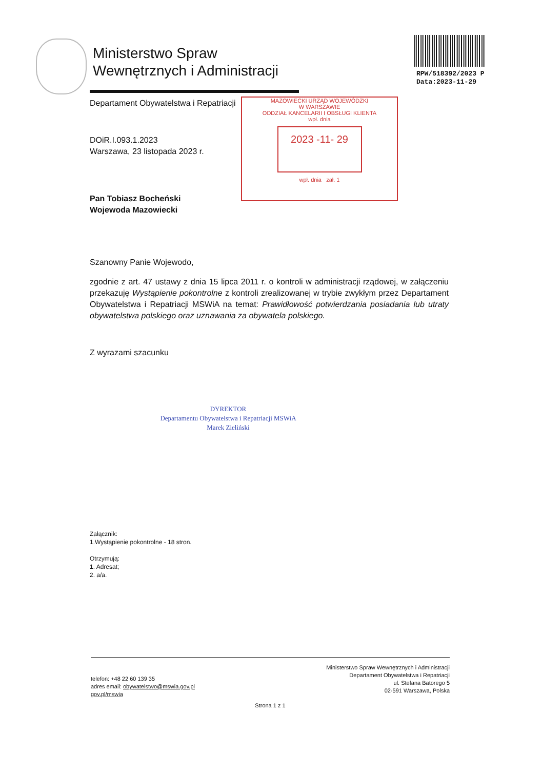Ministerstwo Spraw
Wewnętrznych i Administracji
RPW/518392/2023 P
Data:2023-11-29
MAZOWIECKI URZĄD WOJEWÓDZKI
W WARSZAWIE
ODDZIAŁ KANCELARII I OBSŁUGI KLIENTA
wpł. dnia
2023 -11- 29
wpł. dnia zał. 1
Departament Obywatelstwa i Repatriacji
DOiR.I.093.1.2023
Warszawa, 23 listopada 2023 r.
Pan Tobiasz Bocheński
Wojewoda Mazowiecki
Szanowny Panie Wojewodo,
zgodnie z art. 47 ustawy z dnia 15 lipca 2011 r. o kontroli w administracji rządowej, w załączeniu przekazuję Wystąpienie pokontrolne z kontroli zrealizowanej w trybie zwykłym przez Departament Obywatelstwa i Repatriacji MSWiA na temat: Prawidłowość potwierdzania posiadania lub utraty obywatelstwa polskiego oraz uznawania za obywatela polskiego.
Z wyrazami szacunku
DYREKTOR
Departamentu Obywatelstwa i Repatriacji MSWiA
Marek Zieliński
Załącznik:
1.Wystąpienie pokontrolne - 18 stron.
Otrzymują:
1. Adresat;
2. a/a.
telefon: +48 22 60 139 35
adres email: obywatelstwo@mswia.gov.pl
gov.pl/mswia
Ministerstwo Spraw Wewnętrznych i Administracji
Departament Obywatelstwa i Repatriacji
ul. Stefana Batorego 5
02-591 Warszawa, Polska
Strona 1 z 1